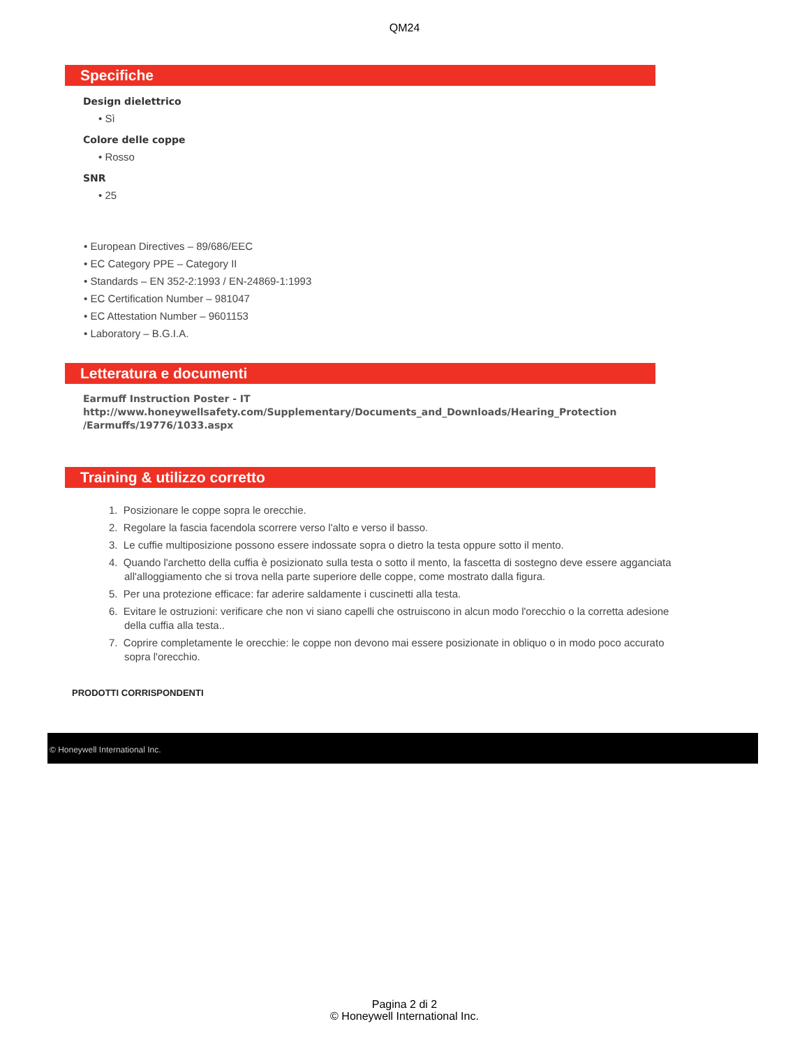QM24
Specifiche
Design dielettrico
• Sì
Colore delle coppe
• Rosso
SNR
• 25
• European Directives – 89/686/EEC
• EC Category PPE – Category II
• Standards – EN 352-2:1993 / EN-24869-1:1993
• EC Certification Number – 981047
• EC Attestation Number – 9601153
• Laboratory – B.G.I.A.
Letteratura e documenti
Earmuff Instruction Poster - IT
http://www.honeywellsafety.com/Supplementary/Documents_and_Downloads/Hearing_Protection
/Earmuffs/19776/1033.aspx
Training & utilizzo corretto
1. Posizionare le coppe sopra le orecchie.
2. Regolare la fascia facendola scorrere verso l'alto e verso il basso.
3. Le cuffie multiposizione possono essere indossate sopra o dietro la testa oppure sotto il mento.
4. Quando l'archetto della cuffia è posizionato sulla testa o sotto il mento, la fascetta di sostegno deve essere agganciata all'alloggiamento che si trova nella parte superiore delle coppe, come mostrato dalla figura.
5. Per una protezione efficace: far aderire saldamente i cuscinetti alla testa.
6. Evitare le ostruzioni: verificare che non vi siano capelli che ostruiscono in alcun modo l'orecchio o la corretta adesione della cuffia alla testa..
7. Coprire completamente le orecchie: le coppe non devono mai essere posizionate in obliquo o in modo poco accurato sopra l'orecchio.
PRODOTTI CORRISPONDENTI
© Honeywell International Inc.
Pagina 2 di 2
© Honeywell International Inc.